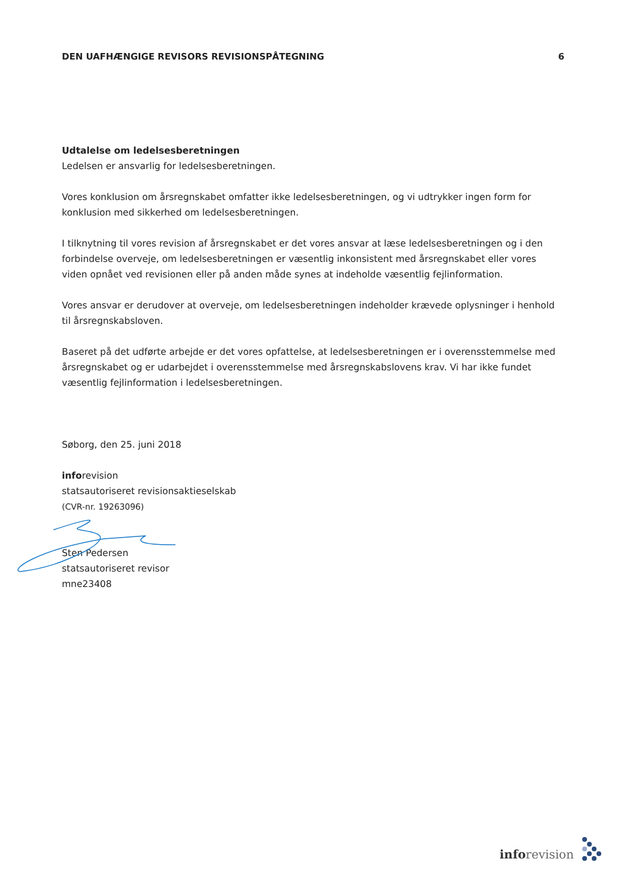DEN UAFHÆNGIGE REVISORS REVISIONSPÅTEGNING
6
Udtalelse om ledelsesberetningen
Ledelsen er ansvarlig for ledelsesberetningen.
Vores konklusion om årsregnskabet omfatter ikke ledelsesberetningen, og vi udtrykker ingen form for konklusion med sikkerhed om ledelsesberetningen.
I tilknytning til vores revision af årsregnskabet er det vores ansvar at læse ledelsesberetningen og i den forbindelse overveje, om ledelsesberetningen er væsentlig inkonsistent med årsregnskabet eller vores viden opnået ved revisionen eller på anden måde synes at indeholde væsentlig fejlinformation.
Vores ansvar er derudover at overveje, om ledelsesberetningen indeholder krævede oplysninger i henhold til årsregnskabsloven.
Baseret på det udførte arbejde er det vores opfattelse, at ledelsesberetningen er i overensstemmelse med årsregnskabet og er udarbejdet i overensstemmelse med årsregnskabslovens krav. Vi har ikke fundet væsentlig fejlinformation i ledelsesberetningen.
Søborg, den 25. juni 2018
inforevision
statsautoriseret revisionsaktieselskab
(CVR-nr. 19263096)
Sten Pedersen
statsautoriseret revisor
mne23408
info revision